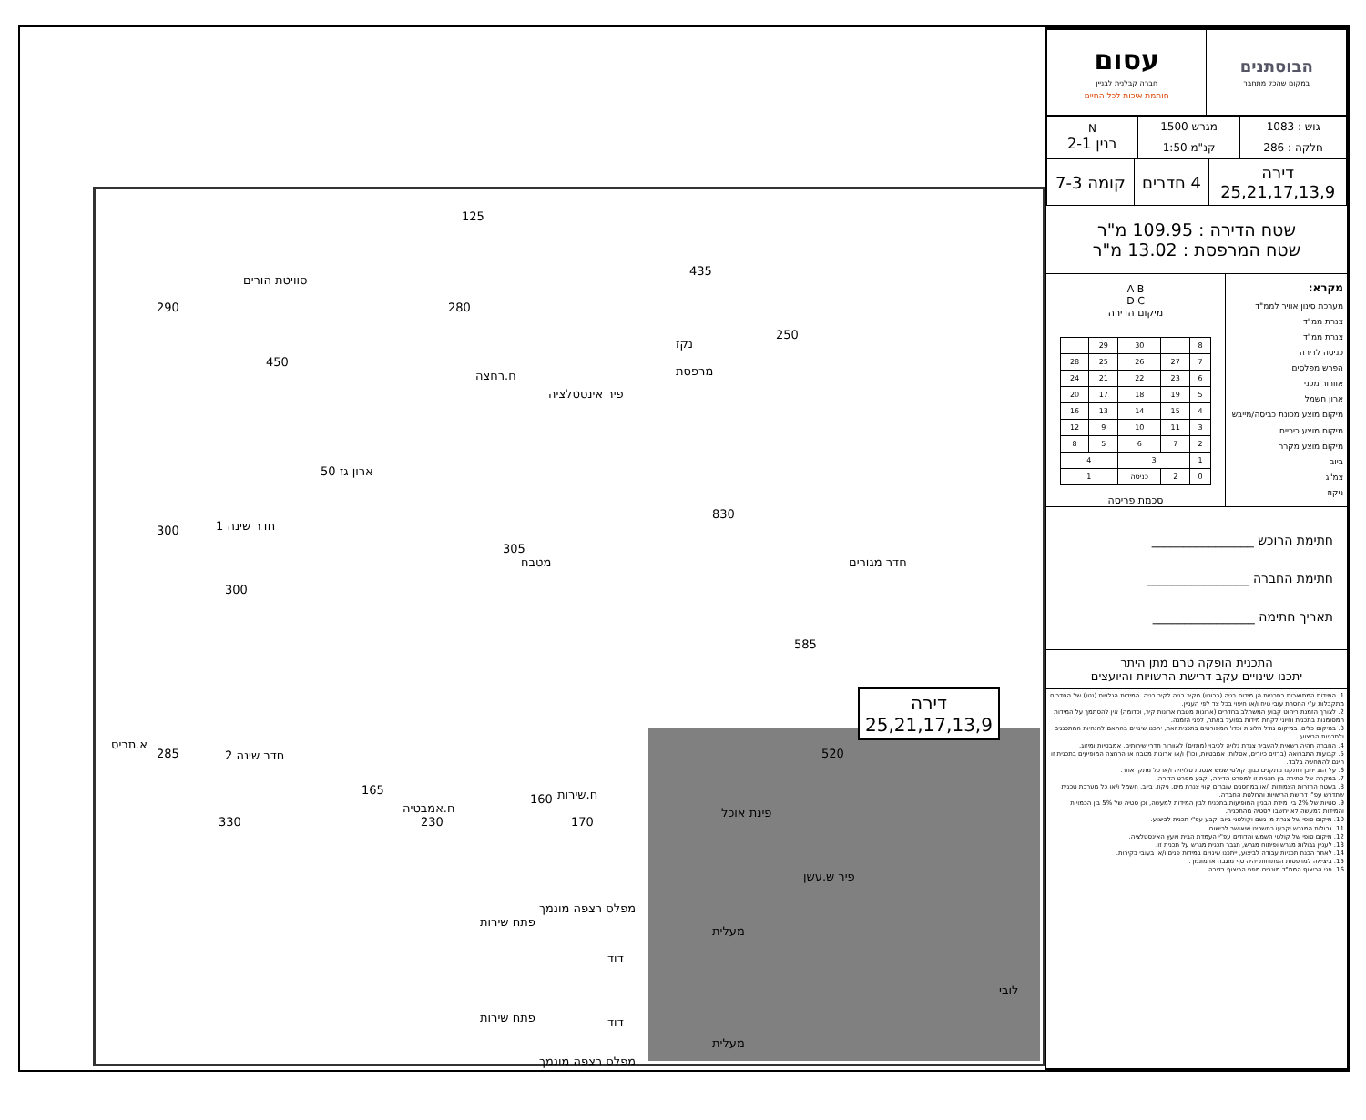סוויטת הורים
חדר שינה 1
חדר שינה 2
ח.רחצה
פיר אינסטלציה
נקז
מרפסת
מטבח חדר מגורים
פינת אוכל
ח.אמבטיה
ח.שירות
פיר ש.עשן
מעלית
מעלית
לובי
מפלס רצפה מונמך
מפלס רצפה מונמך
דוד
דוד
א.תריס
ארון גז 50
פתח שירות
פתח שירות
450
290
125
280
435
250
300
300
830
305
585
520
285
330
165
230
160
170
דירה
25,21,17,13,9
| הבוסתנים במקום שהכל מתחבר | עסום חברה קבלנית לבניין חותמת איכות לכל החיים |
| גוש : 1083 | מגרש 1500 | N בנין 2-1 |
| חלקה : 286 | קנ"מ 1:50 | |
| דירה 25,21,17,13,9 | 4 חדרים | קומה 7-3 |
שטח הדירה : 109.95 מ"ר
שטח המרפסת : 13.02 מ"ר
מקרא:
מערכת סינון אוויר לממ"ד
צנרת ממ"ד
צנרת ממ"ד
כניסה לדירה
הפרש מפלסים
אוורור מכני
ארון חשמל
מיקום מוצע מכונת כביסה/מייבש
מיקום מוצע כיריים
מיקום מוצע מקרר
ביוב
צמ"ג
ניקוז
A B
D C
מיקום הדירה
| 8 | | 30 | 29 | |
| 7 | 27 | 26 | 25 | 28 |
| 6 | 23 | 22 | 21 | 24 |
| 5 | 19 | 18 | 17 | 20 |
| 4 | 15 | 14 | 13 | 16 |
| 3 | 11 | 10 | 9 | 12 |
| 2 | 7 | 6 | 5 | 8 |
| 1 | 3 | | 4 | |
| 0 | 2 | כניסה | 1 | |
סכמת פריסה
חתימת הרוכש ________________
חתימת החברה ________________
תאריך חתימה ________________
התכנית הופקה טרם מתן היתר
יתכנו שינויים עקב דרישת הרשויות והיועצים
1. המידות המתוארות בתכניות הן מידות בניה (ברוטו) מקיר בניה לקיר בניה. המידות הגלויות (נטו) של החדרים מתקבלות ע"י החסרת עובי טיח ו/או חיפוי בכל צד לפי העניין.
2. לצורך הזמנת ריהוט קבוע המשתלב בחדרים (ארונות מטבח ארונות קיר, וכדומה) אין להסתמך על המידות המסומנות בתכנית וחיוני לקחת מידות בפועל באתר, לפני הזמנה.
3. במיקום כלים, במיקום גודל חלונות וכדו' המפורטים בתכנית זאת, יתכנו שינויים בהתאם להנחיות המתכננים ולתכניות הביצוע.
4. החברה תהיה רשאית להעביר צנרת גלויה לכיבוי (מתזים) לאוורור חדרי שירותים, אמבטיות ומיזוג.
5. קבועות התברואה (ברזים כיורים, אסלות, אמבטיות, וכו') ו/או ארונות מטבח או הרחצה המופיעים בתכנית זו הינם להמחשה בלבד.
6. על הגג יתכן ויותקנו מתקנים כגון: קולטי שמש אנטנת טלויזיה ו/או כל מתקן אחר.
7. במקרה של סתירה בין תכנית זו למפרט הדירה, יקבע מפרט הדירה.
8. בשטח החזרות הצמודות ו/או במחסנים עוברים קווי צנרת מים, ניקוז, ביוב, חשמל ו/או כל מערכת טכנית שתדרש עפ"י דרישת הרשויות והחלטת החברה.
9. סטיות של 2% בין מידת הבניין המופיעות בתכנית לבין המידות למעשה, וכן סטיה של 5% בין הכמויות והמידות למעשה לא יחשבו לסטיה מהתכנית.
10. מיקום סופי של צנרת מי גשם וקולטני ביוב יקבע עפ"י תכנית לביצוע.
11. גבולות המגרש יקבעו כתשריט שיאושר לרישום.
12. מיקום סופי של קולטי השמש והדודים עפ"י העמדת הבית ויועץ האינסטלציה.
13. לעניין גבולות מגרש ופיתוח מגרש, תגבר תכנית מגרש על תכנית זו.
14. לאחר הכנת תכניות עבודה לביצוע, ייתכנו שינויים במידות פנים ו/או בעובי בקירות.
15. ביציאה למרפסות הפתוחות יהיה סף מוגבה או מונמך.
16. פני הריצוף הממ"ד מוגבים מפני הריצוף בדירה.